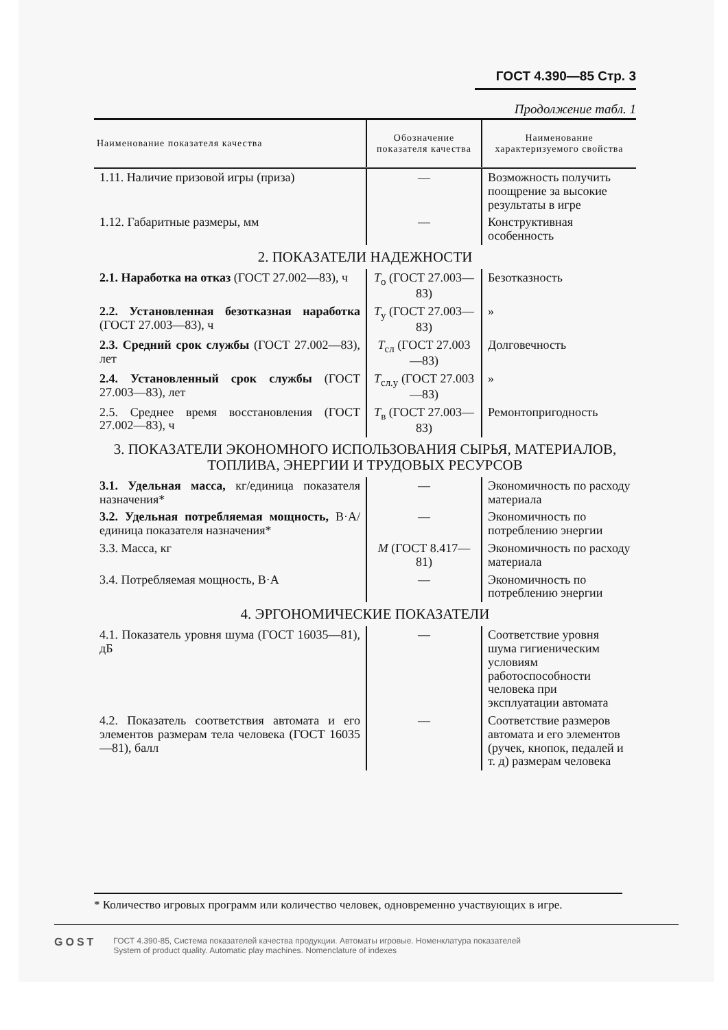ГОСТ 4.390—85 Стр. 3
Продолжение табл. 1
| Наименование показателя качества | Обозначение показателя качества | Наименование характеризуемого свойства |
| --- | --- | --- |
| 1.11. Наличие призовой игры (приза) | — | Возможность получить поощрение за высокие результаты в игре |
| 1.12. Габаритные размеры, мм | — | Конструктивная особенность |
| 2. ПОКАЗАТЕЛИ НАДЕЖНОСТИ | | |
| 2.1. Наработка на отказ (ГОСТ 27.002—83), ч | T<sub>о</sub> (ГОСТ 27.003—83) | Безотказность |
| 2.2. Установленная безотказная наработка (ГОСТ 27.003—83), ч | T<sub>у</sub> (ГОСТ 27.003—83) | » |
| 2.3. Средний срок службы (ГОСТ 27.002—83), лет | T<sub>сл</sub> (ГОСТ 27.003—83) | Долговечность |
| 2.4. Установленный срок службы (ГОСТ 27.003—83), лет | T<sub>сл.у</sub> (ГОСТ 27.003—83) | » |
| 2.5. Среднее время восстановления (ГОСТ 27.002—83), ч | T<sub>в</sub> (ГОСТ 27.003—83) | Ремонтопригодность |
| 3. ПОКАЗАТЕЛИ ЭКОНОМНОГО ИСПОЛЬЗОВАНИЯ СЫРЬЯ, МАТЕРИАЛОВ, ТОПЛИВА, ЭНЕРГИИ И ТРУДОВЫХ РЕСУРСОВ | | |
| 3.1. Удельная масса, кг/единица показателя назначения* | — | Экономичность по расходу материала |
| 3.2. Удельная потребляемая мощность, В·А/единица показателя назначения* | — | Экономичность по потреблению энергии |
| 3.3. Масса, кг | M (ГОСТ 8.417—81) | Экономичность по расходу материала |
| 3.4. Потребляемая мощность, В·А | — | Экономичность по потреблению энергии |
| 4. ЭРГОНОМИЧЕСКИЕ ПОКАЗАТЕЛИ | | |
| 4.1. Показатель уровня шума (ГОСТ 16035—81), дБ | — | Соответствие уровня шума гигиеническим условиям работоспособности человека при эксплуатации автомата |
| 4.2. Показатель соответствия автомата и его элементов размерам тела человека (ГОСТ 16035—81), балл | — | Соответствие размеров автомата и его элементов (ручек, кнопок, педалей и т. д) размерам человека |
* Количество игровых программ или количество человек, одновременно участвующих в игре.
GOST
ГОСТ 4.390-85, Система показателей качества продукции. Автоматы игровые. Номенклатура показателей
System of product quality. Automatic play machines. Nomenclature of indexes